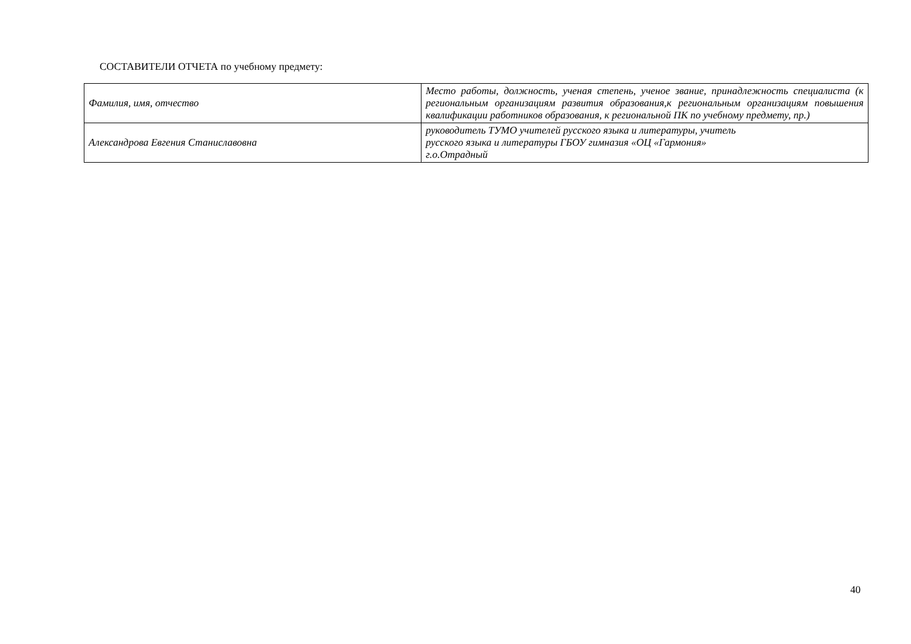СОСТАВИТЕЛИ ОТЧЕТА по учебному предмету:
| Фамилия, имя, отчество | Место работы, должность, ученая степень, ученое звание, принадлежность специалиста (к региональным организациям развития образования,к региональным организациям повышения квалификации работников образования, к региональной ПК по учебному предмету, пр.) |
| Александрова Евгения Станиславовна | руководитель ТУМО учителей русского языка и литературы, учитель русского языка и литературы ГБОУ гимназия «ОЦ «Гармония» г.о.Отрадный |
40